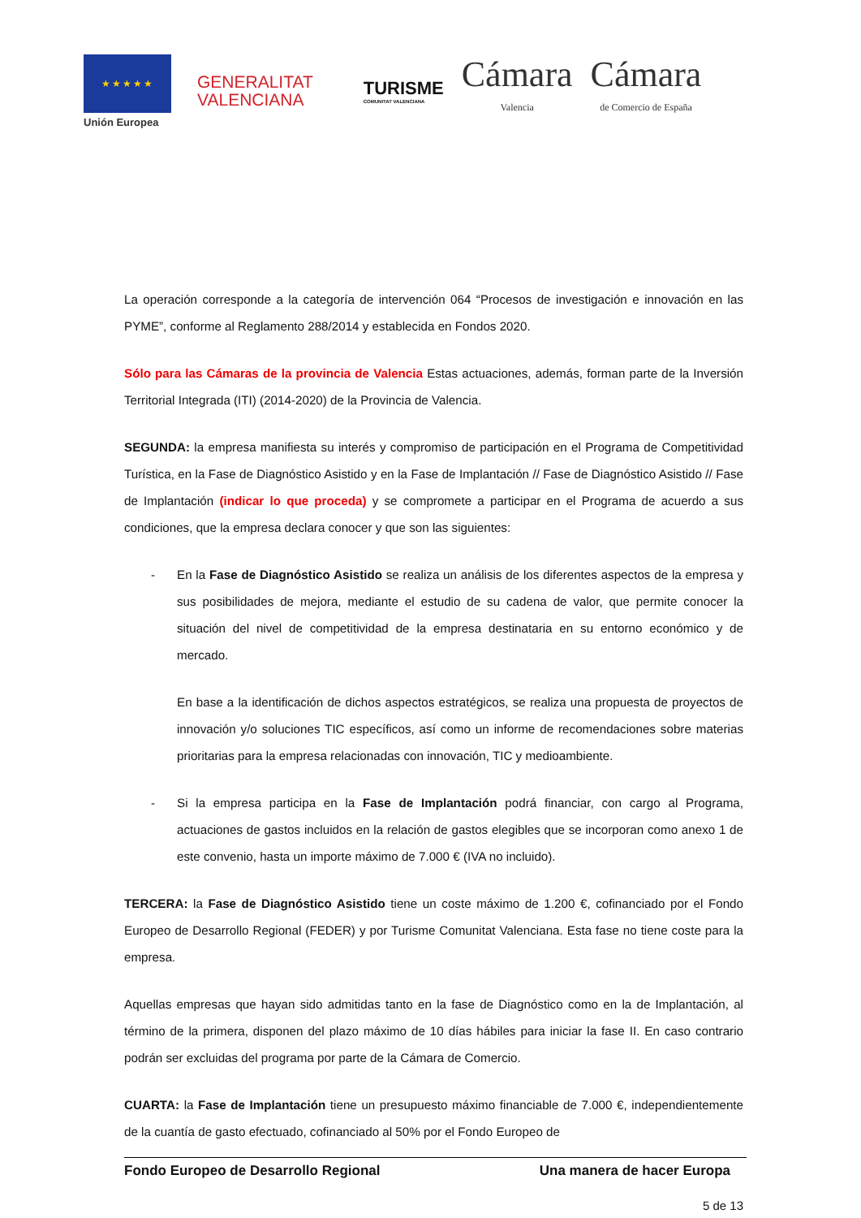★★★★★
Unión Europea
GENERALITAT
VALENCIANA
TURISME
COMUNITAT VALENCIANA
Cámara
Valencia
Cámara
de Comercio de España
La operación corresponde a la categoría de intervención 064 “Procesos de investigación e innovación en las PYME”, conforme al Reglamento 288/2014 y establecida en Fondos 2020.
Sólo para las Cámaras de la provincia de Valencia Estas actuaciones, además, forman parte de la Inversión Territorial Integrada (ITI) (2014-2020) de la Provincia de Valencia.
SEGUNDA: la empresa manifiesta su interés y compromiso de participación en el Programa de Competitividad Turística, en la Fase de Diagnóstico Asistido y en la Fase de Implantación // Fase de Diagnóstico Asistido // Fase de Implantación (indicar lo que proceda) y se compromete a participar en el Programa de acuerdo a sus condiciones, que la empresa declara conocer y que son las siguientes:
- En la Fase de Diagnóstico Asistido se realiza un análisis de los diferentes aspectos de la empresa y sus posibilidades de mejora, mediante el estudio de su cadena de valor, que permite conocer la situación del nivel de competitividad de la empresa destinataria en su entorno económico y de mercado.
En base a la identificación de dichos aspectos estratégicos, se realiza una propuesta de proyectos de innovación y/o soluciones TIC específicos, así como un informe de recomendaciones sobre materias prioritarias para la empresa relacionadas con innovación, TIC y medioambiente.
- Si la empresa participa en la Fase de Implantación podrá financiar, con cargo al Programa, actuaciones de gastos incluidos en la relación de gastos elegibles que se incorporan como anexo 1 de este convenio, hasta un importe máximo de 7.000 € (IVA no incluido).
TERCERA: la Fase de Diagnóstico Asistido tiene un coste máximo de 1.200 €, cofinanciado por el Fondo Europeo de Desarrollo Regional (FEDER) y por Turisme Comunitat Valenciana. Esta fase no tiene coste para la empresa.
Aquellas empresas que hayan sido admitidas tanto en la fase de Diagnóstico como en la de Implantación, al término de la primera, disponen del plazo máximo de 10 días hábiles para iniciar la fase II. En caso contrario podrán ser excluidas del programa por parte de la Cámara de Comercio.
CUARTA: la Fase de Implantación tiene un presupuesto máximo financiable de 7.000 €, independientemente de la cuantía de gasto efectuado, cofinanciado al 50% por el Fondo Europeo de
Fondo Europeo de Desarrollo Regional Una manera de hacer Europa
5 de 13